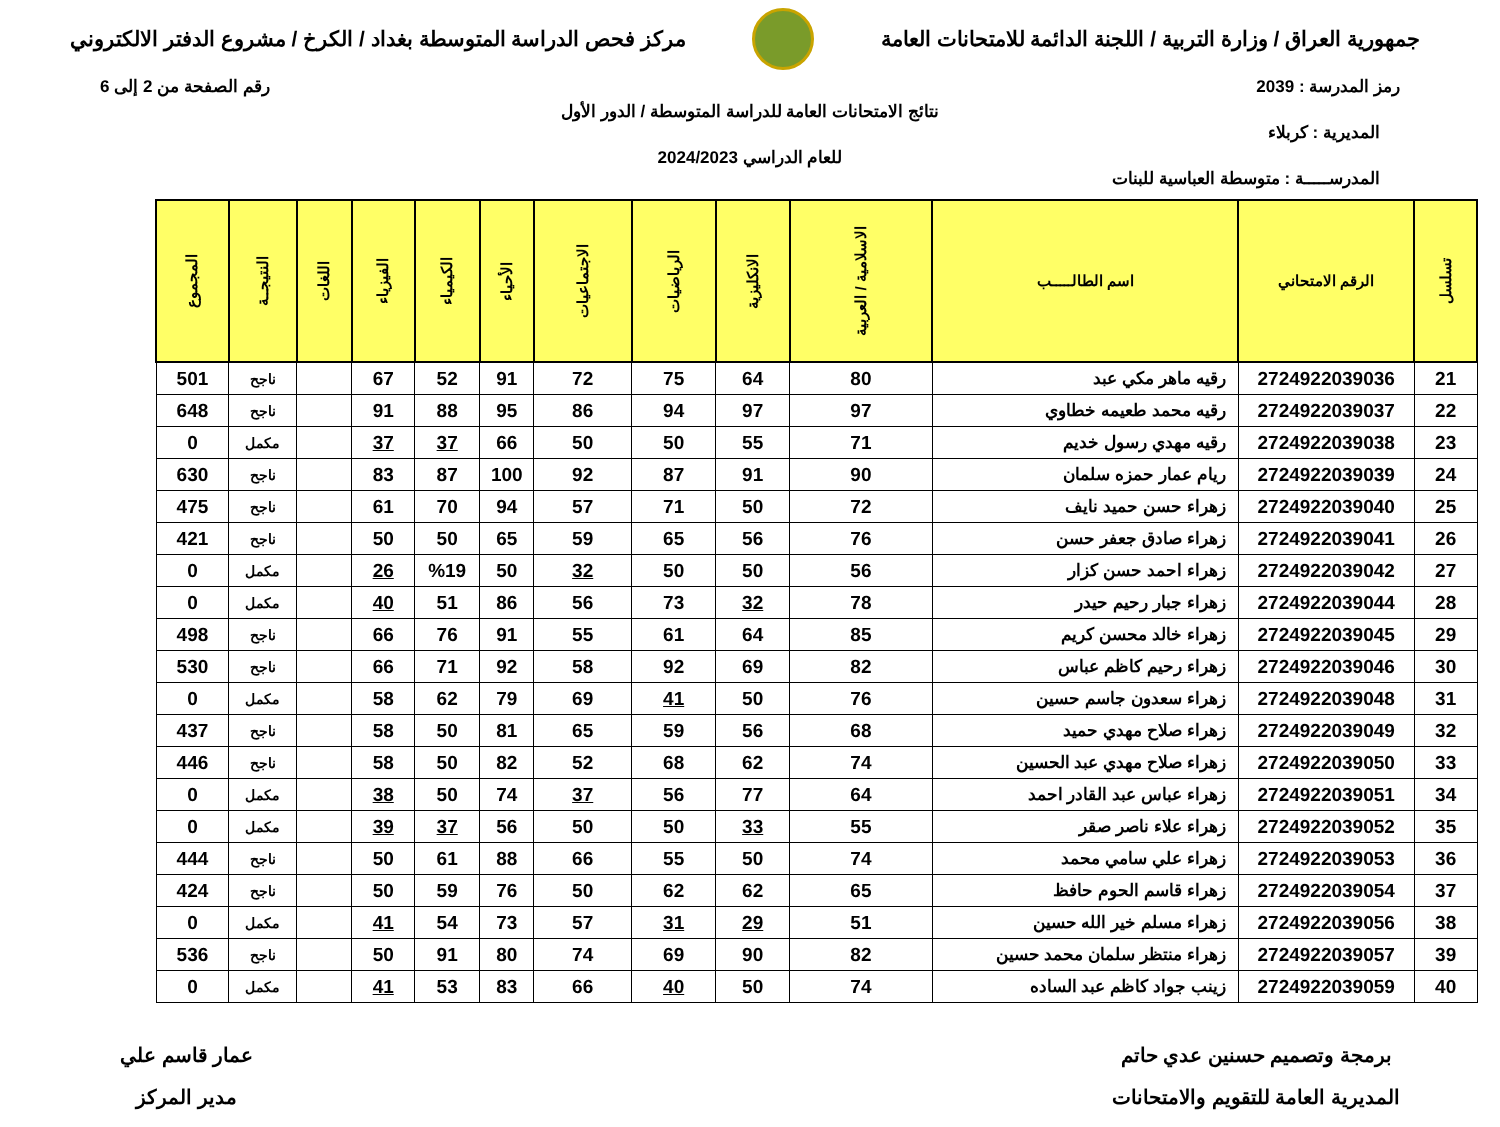جمهورية العراق / وزارة التربية / اللجنة الدائمة للامتحانات العامة
مركز فحص الدراسة المتوسطة بغداد / الكرخ / مشروع الدفتر الالكتروني
رمز المدرسة : 2039 رقم الصفحة من 2 إلى 6
نتائج الامتحانات العامة للدراسة المتوسطة / الدور الأول
المديرية : كربلاء
للعام الدراسي 2024/2023
المدرســـــة : متوسطة العباسية للبنات
| تسلسل | الرقم الامتحاني | اسم الطالـــــب | الاسلامية / العربية | الانكليزية | الرياضيات | الاجتماعيات | الأحياء | الكيمياء | الفيزياء | اللغات | النتيجــة | المجموع |
| --- | --- | --- | --- | --- | --- | --- | --- | --- | --- | --- | --- | --- |
| 21 | 2724922039036 | رقيه ماهر مكي عبد | 80 | 64 | 75 | 72 | 91 | 52 | 67 | | ناجح | 501 |
| 22 | 2724922039037 | رقيه محمد طعيمه خطاوي | 97 | 97 | 94 | 86 | 95 | 88 | 91 | | ناجح | 648 |
| 23 | 2724922039038 | رقيه مهدي رسول خديم | 71 | 55 | 50 | 50 | 66 | 37 | 37 | | مكمل | 0 |
| 24 | 2724922039039 | ريام عمار حمزه سلمان | 90 | 91 | 87 | 92 | 100 | 87 | 83 | | ناجح | 630 |
| 25 | 2724922039040 | زهراء حسن حميد نايف | 72 | 50 | 71 | 57 | 94 | 70 | 61 | | ناجح | 475 |
| 26 | 2724922039041 | زهراء صادق جعفر حسن | 76 | 56 | 65 | 59 | 65 | 50 | 50 | | ناجح | 421 |
| 27 | 2724922039042 | زهراء احمد حسن كزار | 56 | 50 | 50 | 32 | 50 | %19 | 26 | | مكمل | 0 |
| 28 | 2724922039044 | زهراء جبار رحيم حيدر | 78 | 32 | 73 | 56 | 86 | 51 | 40 | | مكمل | 0 |
| 29 | 2724922039045 | زهراء خالد محسن كريم | 85 | 64 | 61 | 55 | 91 | 76 | 66 | | ناجح | 498 |
| 30 | 2724922039046 | زهراء رحيم كاظم عباس | 82 | 69 | 92 | 58 | 92 | 71 | 66 | | ناجح | 530 |
| 31 | 2724922039048 | زهراء سعدون جاسم حسين | 76 | 50 | 41 | 69 | 79 | 62 | 58 | | مكمل | 0 |
| 32 | 2724922039049 | زهراء صلاح مهدي حميد | 68 | 56 | 59 | 65 | 81 | 50 | 58 | | ناجح | 437 |
| 33 | 2724922039050 | زهراء صلاح مهدي عبد الحسين | 74 | 62 | 68 | 52 | 82 | 50 | 58 | | ناجح | 446 |
| 34 | 2724922039051 | زهراء عباس عبد القادر احمد | 64 | 77 | 56 | 37 | 74 | 50 | 38 | | مكمل | 0 |
| 35 | 2724922039052 | زهراء علاء ناصر صقر | 55 | 33 | 50 | 50 | 56 | 37 | 39 | | مكمل | 0 |
| 36 | 2724922039053 | زهراء علي سامي محمد | 74 | 50 | 55 | 66 | 88 | 61 | 50 | | ناجح | 444 |
| 37 | 2724922039054 | زهراء قاسم الحوم حافظ | 65 | 62 | 62 | 50 | 76 | 59 | 50 | | ناجح | 424 |
| 38 | 2724922039056 | زهراء مسلم خير الله حسين | 51 | 29 | 31 | 57 | 73 | 54 | 41 | | مكمل | 0 |
| 39 | 2724922039057 | زهراء منتظر سلمان محمد حسين | 82 | 90 | 69 | 74 | 80 | 91 | 50 | | ناجح | 536 |
| 40 | 2724922039059 | زينب جواد كاظم عبد الساده | 74 | 50 | 40 | 66 | 83 | 53 | 41 | | مكمل | 0 |
برمجة وتصميم حسنين عدي حاتم
المديرية العامة للتقويم والامتحانات
عمار قاسم علي
مدير المركز